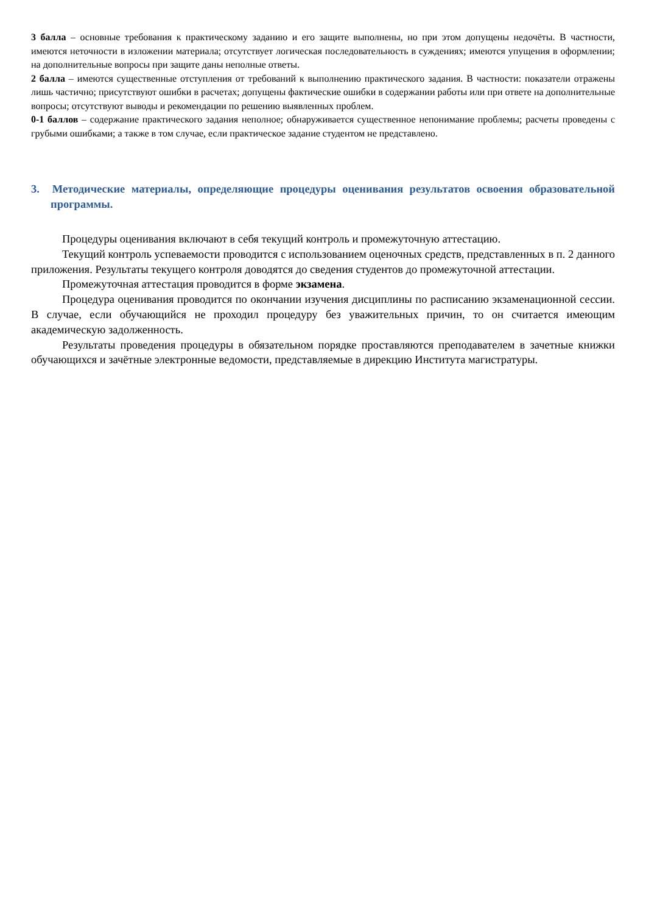3 балла – основные требования к практическому заданию и его защите выполнены, но при этом допущены недочёты. В частности, имеются неточности в изложении материала; отсутствует логическая последовательность в суждениях; имеются упущения в оформлении; на дополнительные вопросы при защите даны неполные ответы.
2 балла – имеются существенные отступления от требований к выполнению практического задания. В частности: показатели отражены лишь частично; присутствуют ошибки в расчетах; допущены фактические ошибки в содержании работы или при ответе на дополнительные вопросы; отсутствуют выводы и рекомендации по решению выявленных проблем.
0-1 баллов – содержание практического задания неполное; обнаруживается существенное непонимание проблемы; расчеты проведены с грубыми ошибками; а также в том случае, если практическое задание студентом не представлено.
3. Методические материалы, определяющие процедуры оценивания результатов освоения образовательной программы.
Процедуры оценивания включают в себя текущий контроль и промежуточную аттестацию.
Текущий контроль успеваемости проводится с использованием оценочных средств, представленных в п. 2 данного приложения. Результаты текущего контроля доводятся до сведения студентов до промежуточной аттестации.
Промежуточная аттестация проводится в форме экзамена.
Процедура оценивания проводится по окончании изучения дисциплины по расписанию экзаменационной сессии. В случае, если обучающийся не проходил процедуру без уважительных причин, то он считается имеющим академическую задолженность.
Результаты проведения процедуры в обязательном порядке проставляются преподавателем в зачетные книжки обучающихся и зачётные электронные ведомости, представляемые в дирекцию Института магистратуры.